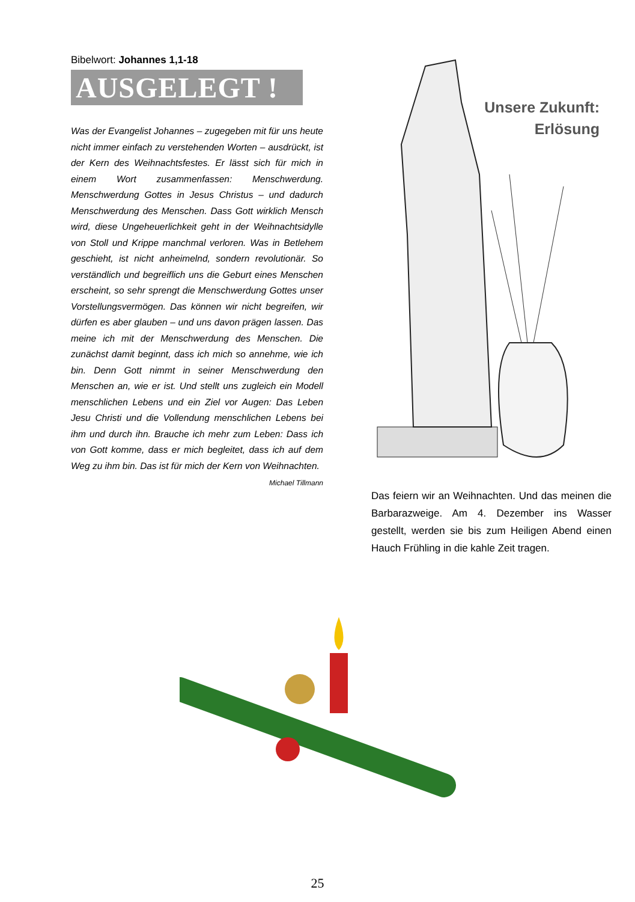Bibelwort: Johannes 1,1-18
AUSGELEGT !
Was der Evangelist Johannes – zugegeben mit für uns heute nicht immer einfach zu verstehenden Worten – ausdrückt, ist der Kern des Weihnachtsfestes. Er lässt sich für mich in einem Wort zusammenfassen: Menschwerdung. Menschwerdung Gottes in Jesus Christus – und dadurch Menschwerdung des Menschen. Dass Gott wirklich Mensch wird, diese Ungeheuerlichkeit geht in der Weihnachtsidylle von Stoll und Krippe manchmal verloren. Was in Betlehem geschieht, ist nicht anheimelnd, sondern revolutionär. So verständlich und begreiflich uns die Geburt eines Menschen erscheint, so sehr sprengt die Menschwerdung Gottes unser Vorstellungsvermögen. Das können wir nicht begreifen, wir dürfen es aber glauben – und uns davon prägen lassen. Das meine ich mit der Menschwerdung des Menschen. Die zunächst damit beginnt, dass ich mich so annehme, wie ich bin. Denn Gott nimmt in seiner Menschwerdung den Menschen an, wie er ist. Und stellt uns zugleich ein Modell menschlichen Lebens und ein Ziel vor Augen: Das Leben Jesu Christi und die Vollendung menschlichen Lebens bei ihm und durch ihn. Brauche ich mehr zum Leben: Dass ich von Gott komme, dass er mich begleitet, dass ich auf dem Weg zu ihm bin. Das ist für mich der Kern von Weihnachten.
Michael Tillmann
Unsere Zukunft:
Erlösung
Das feiern wir an Weihnachten. Und das meinen die Barbarazweige. Am 4. Dezember ins Wasser gestellt, werden sie bis zum Heiligen Abend einen Hauch Frühling in die kahle Zeit tragen.
25